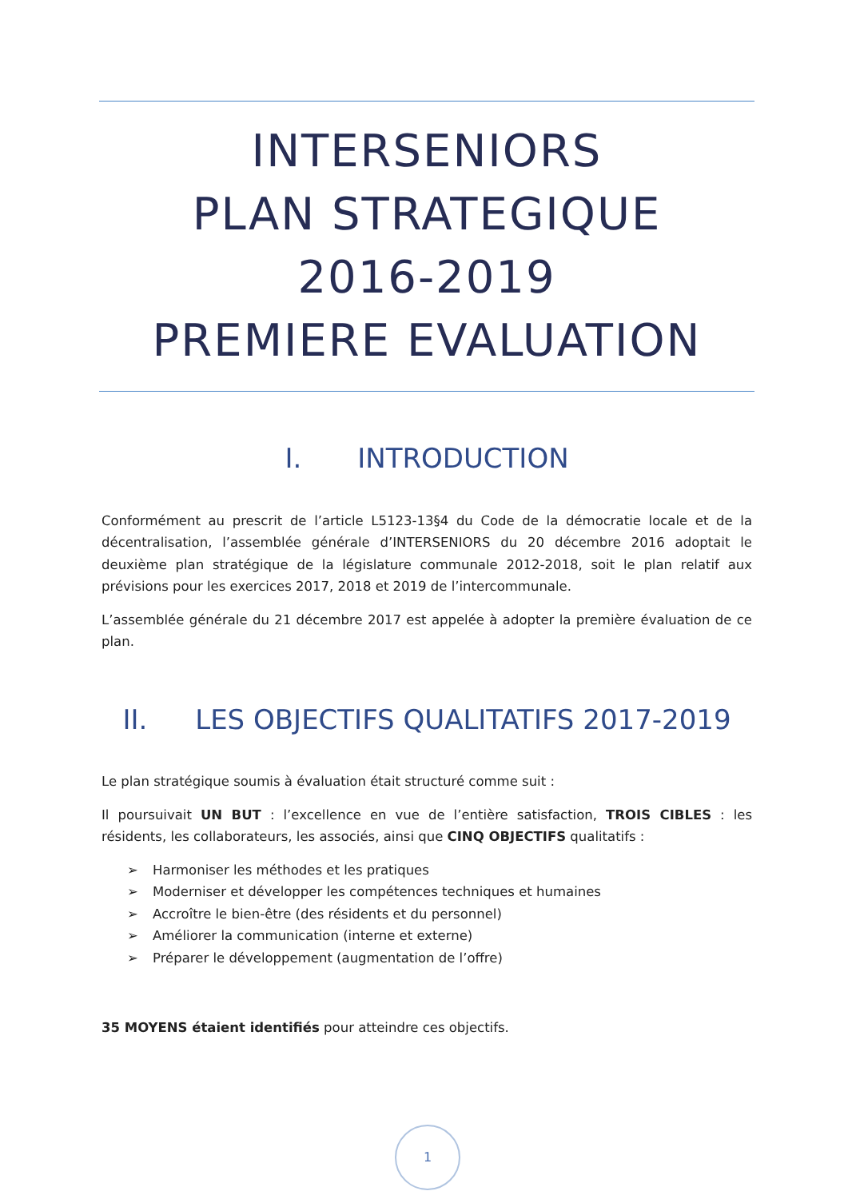INTERSENIORS
PLAN STRATEGIQUE
2016-2019
PREMIERE EVALUATION
I. INTRODUCTION
Conformément au prescrit de l’article L5123-13§4 du Code de la démocratie locale et de la décentralisation, l’assemblée générale d’INTERSENIORS du 20 décembre 2016 adoptait le deuxième plan stratégique de la législature communale 2012-2018, soit le plan relatif aux prévisions pour les exercices 2017, 2018 et 2019 de l’intercommunale.
L’assemblée générale du 21 décembre 2017 est appelée à adopter la première évaluation de ce plan.
II. LES OBJECTIFS QUALITATIFS 2017-2019
Le plan stratégique soumis à évaluation était structuré comme suit :
Il poursuivait UN BUT : l’excellence en vue de l’entière satisfaction, TROIS CIBLES : les résidents, les collaborateurs, les associés, ainsi que CINQ OBJECTIFS qualitatifs :
Harmoniser les méthodes et les pratiques
Moderniser et développer les compétences techniques et humaines
Accroître le bien-être (des résidents et du personnel)
Améliorer la communication (interne et externe)
Préparer le développement (augmentation de l’offre)
35 MOYENS étaient identifiés pour atteindre ces objectifs.
1